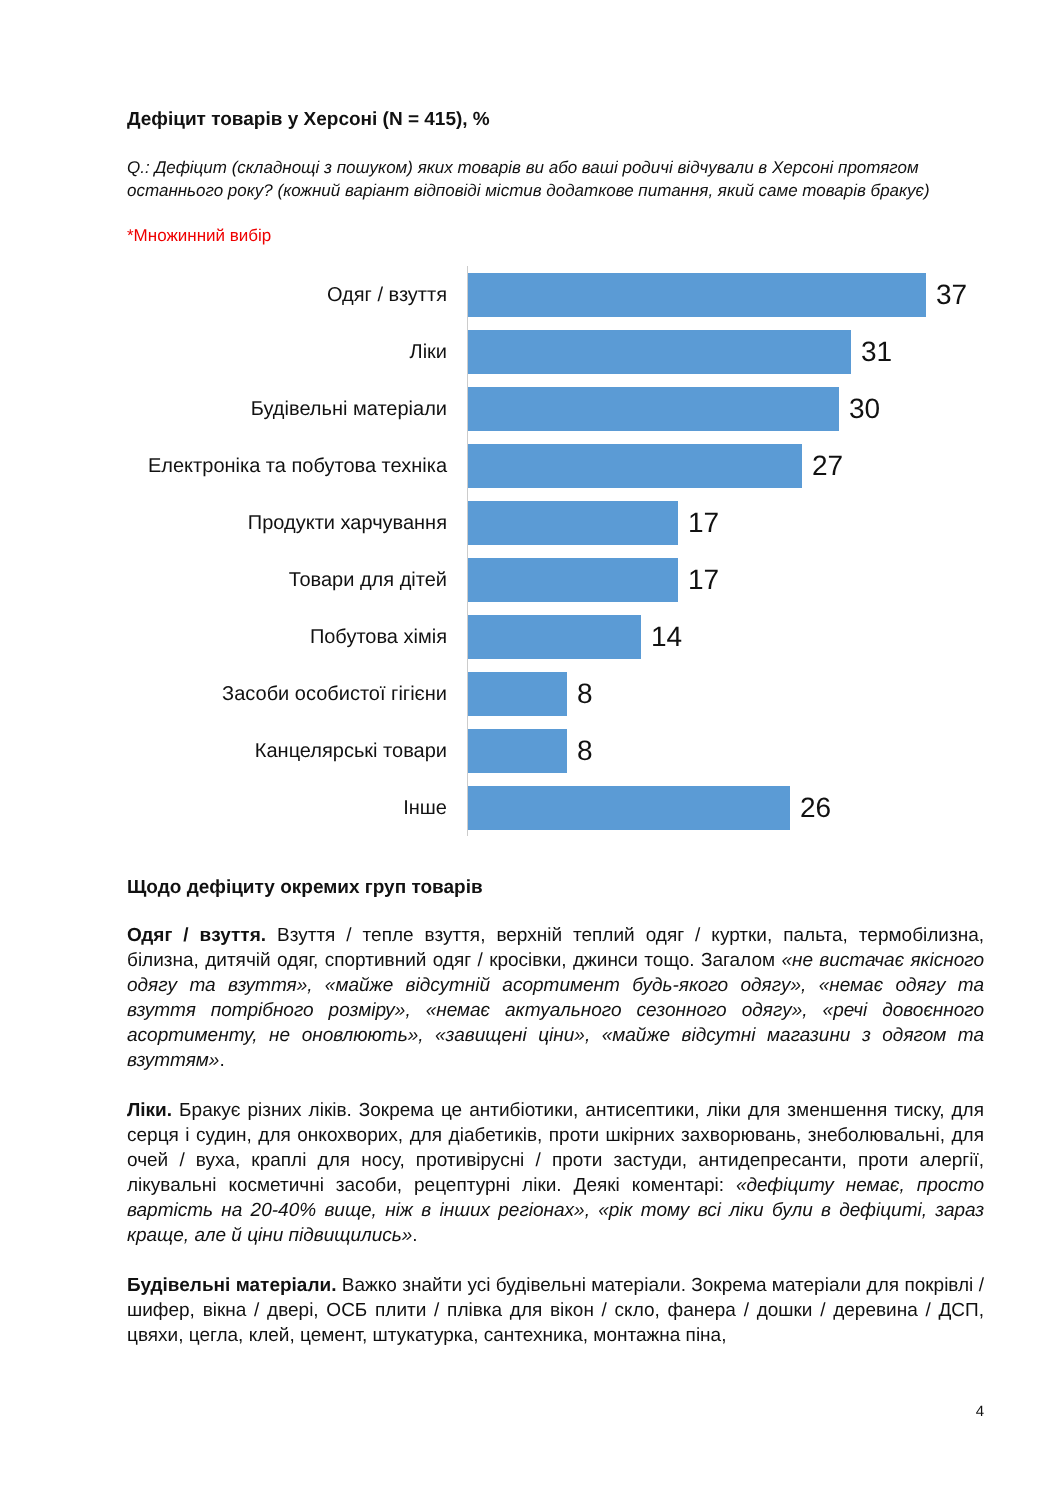Дефіцит товарів у Херсоні (N = 415), %
Q.: Дефіцит (складнощі з пошуком) яких товарів ви або ваші родичі відчували в Херсоні протягом останнього року? (кожний варіант відповіді містив додаткове питання, який саме товарів бракує)
*Множинний вибір
Одяг / взуття
37
Ліки
31
Будівельні матеріали
30
Електроніка та побутова техніка
27
Продукти харчування
17
Товари для дітей
17
Побутова хімія
14
Засоби особистої гігієни
8
Канцелярські товари
8
Інше
26
Щодо дефіциту окремих груп товарів
Одяг / взуття. Взуття / тепле взуття, верхній теплий одяг / куртки, пальта, термобілизна, білизна, дитячій одяг, спортивний одяг / кросівки, джинси тощо. Загалом «не вистачає якісного одягу та взуття», «майже відсутній асортимент будь-якого одягу», «немає одягу та взуття потрібного розміру», «немає актуального сезонного одягу», «речі довоєнного асортименту, не оновлюють», «завищені ціни», «майже відсутні магазини з одягом та взуттям».
Ліки. Бракує різних ліків. Зокрема це антибіотики, антисептики, ліки для зменшення тиску, для серця і судин, для онкохворих, для діабетиків, проти шкірних захворювань, знеболювальні, для очей / вуха, краплі для носу, противірусні / проти застуди, антидепресанти, проти алергії, лікувальні косметичні засоби, рецептурні ліки. Деякі коментарі: «дефіциту немає, просто вартість на 20-40% вище, ніж в інших регіонах», «рік тому всі ліки були в дефіциті, зараз краще, але й ціни підвищились».
Будівельні матеріали. Важко знайти усі будівельні матеріали. Зокрема матеріали для покрівлі / шифер, вікна / двері, ОСБ плити / плівка для вікон / скло, фанера / дошки / деревина / ДСП, цвяхи, цегла, клей, цемент, штукатурка, сантехника, монтажна піна,
4